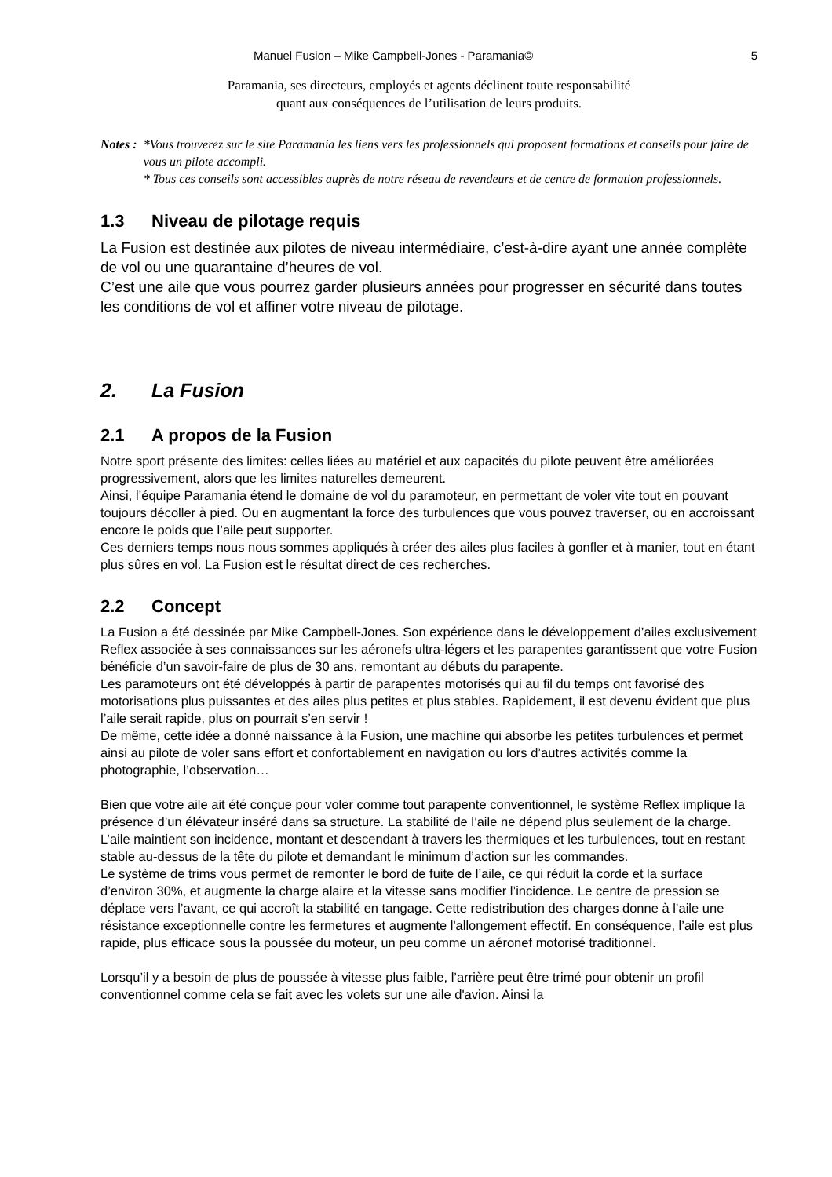Manuel Fusion – Mike Campbell-Jones - Paramania© 5
Paramania, ses directeurs, employés et agents déclinent toute responsabilité
quant aux conséquences de l’utilisation de leurs produits.
Notes : *Vous trouverez sur le site Paramania les liens vers les professionnels qui proposent formations et conseils pour faire de vous un pilote accompli.
* Tous ces conseils sont accessibles auprès de notre réseau de revendeurs et de centre de formation professionnels.
1.3 Niveau de pilotage requis
La Fusion est destinée aux pilotes de niveau intermédiaire, c’est-à-dire ayant une année complète de vol ou une quarantaine d’heures de vol.
C’est une aile que vous pourrez garder plusieurs années pour progresser en sécurité dans toutes les conditions de vol et affiner votre niveau de pilotage.
2. La Fusion
2.1 A propos de la Fusion
Notre sport présente des limites: celles liées au matériel et aux capacités du pilote peuvent être améliorées progressivement, alors que les limites naturelles demeurent.
Ainsi, l’équipe Paramania étend le domaine de vol du paramoteur, en permettant de voler vite tout en pouvant toujours décoller à pied. Ou en augmentant la force des turbulences que vous pouvez traverser, ou en accroissant encore le poids que l’aile peut supporter.
Ces derniers temps nous nous sommes appliqués à créer des ailes plus faciles à gonfler et à manier, tout en étant plus sûres en vol. La Fusion est le résultat direct de ces recherches.
2.2 Concept
La Fusion a été dessinée par Mike Campbell-Jones. Son expérience dans le développement d’ailes exclusivement Reflex associée à ses connaissances sur les aéronefs ultra-légers et les parapentes garantissent que votre Fusion bénéficie d’un savoir-faire de plus de 30 ans, remontant au débuts du parapente.
Les paramoteurs ont été développés à partir de parapentes motorisés qui au fil du temps ont favorisé des motorisations plus puissantes et des ailes plus petites et plus stables. Rapidement, il est devenu évident que plus l’aile serait rapide, plus on pourrait s’en servir !
De même, cette idée a donné naissance à la Fusion, une machine qui absorbe les petites turbulences et permet ainsi au pilote de voler sans effort et confortablement en navigation ou lors d’autres activités comme la photographie, l’observation…
Bien que votre aile ait été conçue pour voler comme tout parapente conventionnel, le système Reflex implique la présence d’un élévateur inséré dans sa structure. La stabilité de l’aile ne dépend plus seulement de la charge. L’aile maintient son incidence, montant et descendant à travers les thermiques et les turbulences, tout en restant stable au-dessus de la tête du pilote et demandant le minimum d’action sur les commandes.
Le système de trims vous permet de remonter le bord de fuite de l’aile, ce qui réduit la corde et la surface d’environ 30%, et augmente la charge alaire et la vitesse sans modifier l’incidence. Le centre de pression se déplace vers l’avant, ce qui accroît la stabilité en tangage. Cette redistribution des charges donne à l’aile une résistance exceptionnelle contre les fermetures et augmente l'allongement effectif. En conséquence, l’aile est plus rapide, plus efficace sous la poussée du moteur, un peu comme un aéronef motorisé traditionnel.
Lorsqu’il y a besoin de plus de poussée à vitesse plus faible, l’arrière peut être trimé pour obtenir un profil conventionnel comme cela se fait avec les volets sur une aile d'avion. Ainsi la